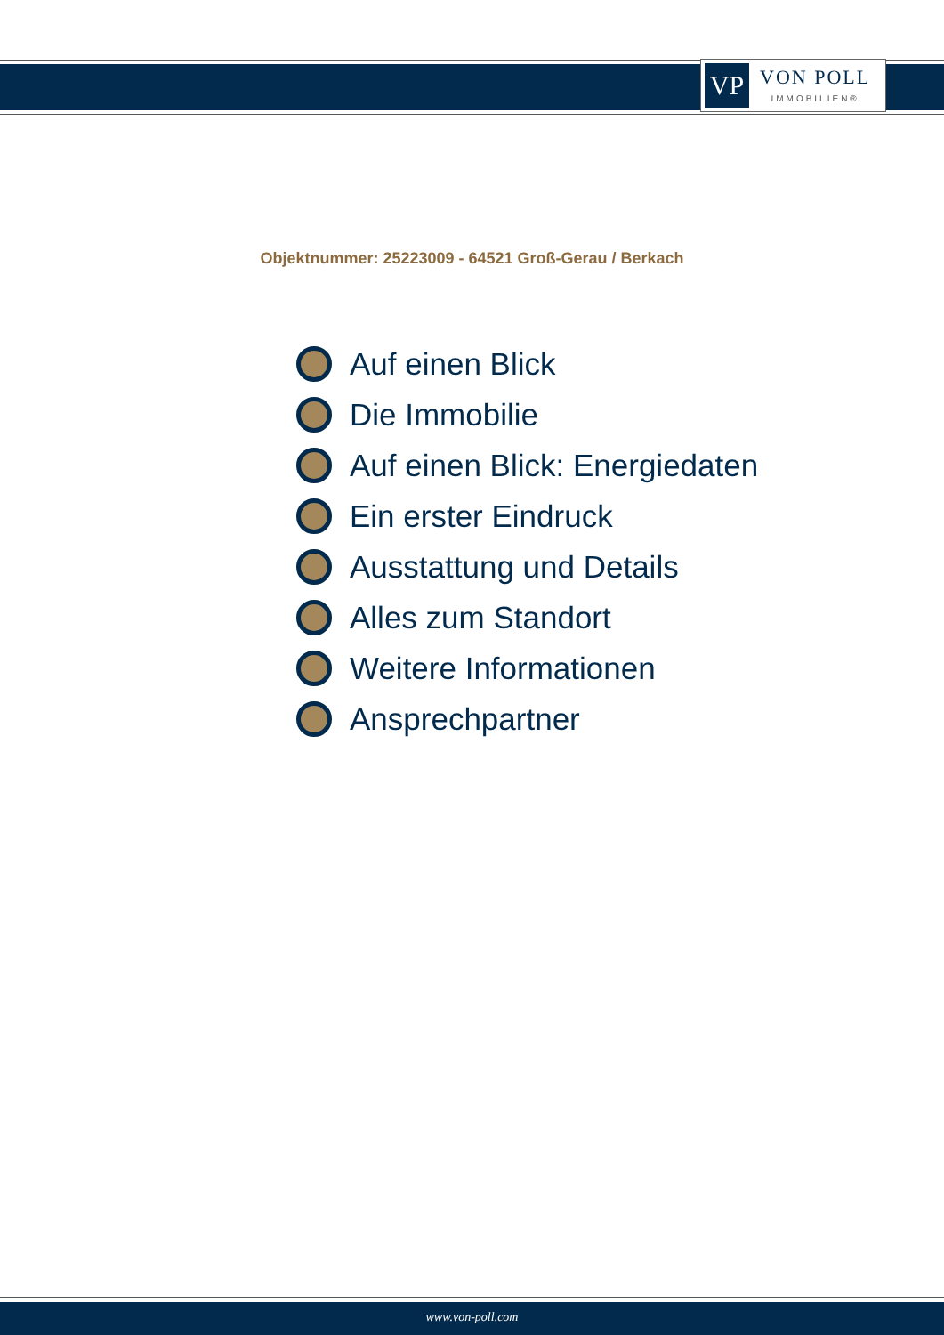VP
VON POLL
IMMOBILIEN®
Objektnummer: 25223009 - 64521 Groß-Gerau / Berkach
Auf einen Blick
Die Immobilie
Auf einen Blick: Energiedaten
Ein erster Eindruck
Ausstattung und Details
Alles zum Standort
Weitere Informationen
Ansprechpartner
www.von-poll.com